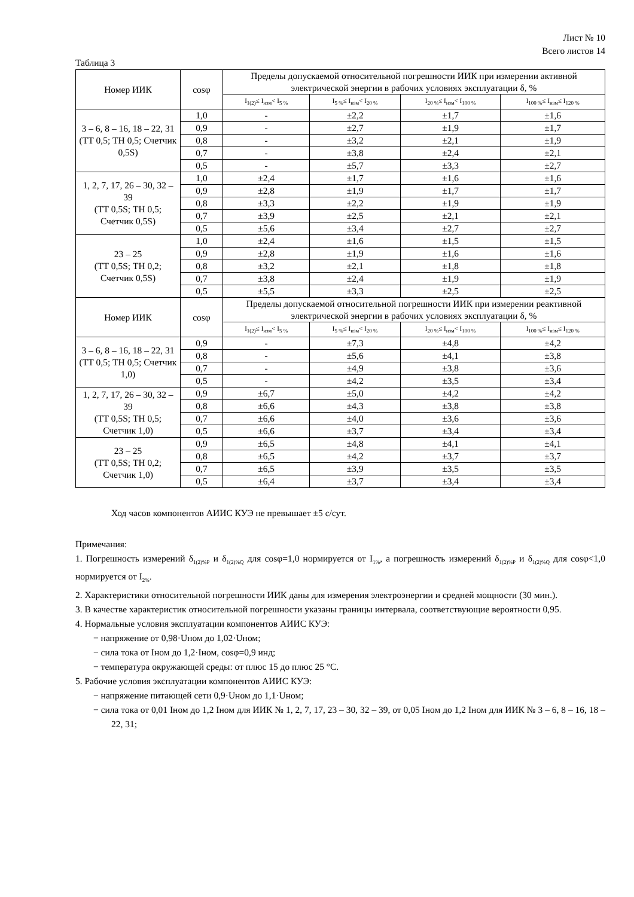Лист № 10
Всего листов 14
Таблица 3
| Номер ИИК | cosφ | Пределы допускаемой относительной погрешности ИИК при измерении активной электрической энергии в рабочих условиях эксплуатации δ, % | | | |
| --- | --- | --- | --- | --- | --- |
| | | I<sub>1(2)</sub>≤ I<sub>изм</sub>< I<sub>5 %</sub> | I<sub>5 %</sub>≤ I<sub>изм</sub>< I<sub>20 %</sub> | I<sub>20 %</sub>≤ I<sub>изм</sub>< I<sub>100 %</sub> | I<sub>100 %</sub>≤ I<sub>изм</sub>≤ I<sub>120 %</sub> |
| 3 – 6, 8 – 16, 18 – 22, 31 (ТТ 0,5; ТН 0,5; Счетчик 0,5S) | 1,0 | - | ±2,2 | ±1,7 | ±1,6 |
| | 0,9 | - | ±2,7 | ±1,9 | ±1,7 |
| | 0,8 | - | ±3,2 | ±2,1 | ±1,9 |
| | 0,7 | - | ±3,8 | ±2,4 | ±2,1 |
| | 0,5 | - | ±5,7 | ±3,3 | ±2,7 |
| 1, 2, 7, 17, 26 – 30, 32 – 39 (ТТ 0,5S; ТН 0,5; Счетчик 0,5S) | 1,0 | ±2,4 | ±1,7 | ±1,6 | ±1,6 |
| | 0,9 | ±2,8 | ±1,9 | ±1,7 | ±1,7 |
| | 0,8 | ±3,3 | ±2,2 | ±1,9 | ±1,9 |
| | 0,7 | ±3,9 | ±2,5 | ±2,1 | ±2,1 |
| | 0,5 | ±5,6 | ±3,4 | ±2,7 | ±2,7 |
| 23 – 25 (ТТ 0,5S; ТН 0,2; Счетчик 0,5S) | 1,0 | ±2,4 | ±1,6 | ±1,5 | ±1,5 |
| | 0,9 | ±2,8 | ±1,9 | ±1,6 | ±1,6 |
| | 0,8 | ±3,2 | ±2,1 | ±1,8 | ±1,8 |
| | 0,7 | ±3,8 | ±2,4 | ±1,9 | ±1,9 |
| | 0,5 | ±5,5 | ±3,3 | ±2,5 | ±2,5 |
| Номер ИИК | cosφ | Пределы допускаемой относительной погрешности ИИК при измерении реактивной электрической энергии в рабочих условиях эксплуатации δ, % | | | |
| | | I<sub>1(2)</sub>≤ I<sub>изм</sub>< I<sub>5 %</sub> | I<sub>5 %</sub>≤ I<sub>изм</sub>< I<sub>20 %</sub> | I<sub>20 %</sub>≤ I<sub>изм</sub>< I<sub>100 %</sub> | I<sub>100 %</sub>≤ I<sub>изм</sub>≤ I<sub>120 %</sub> |
| 3 – 6, 8 – 16, 18 – 22, 31 (ТТ 0,5; ТН 0,5; Счетчик 1,0) | 0,9 | - | ±7,3 | ±4,8 | ±4,2 |
| | 0,8 | - | ±5,6 | ±4,1 | ±3,8 |
| | 0,7 | - | ±4,9 | ±3,8 | ±3,6 |
| | 0,5 | - | ±4,2 | ±3,5 | ±3,4 |
| 1, 2, 7, 17, 26 – 30, 32 – 39 (ТТ 0,5S; ТН 0,5; Счетчик 1,0) | 0,9 | ±6,7 | ±5,0 | ±4,2 | ±4,2 |
| | 0,8 | ±6,6 | ±4,3 | ±3,8 | ±3,8 |
| | 0,7 | ±6,6 | ±4,0 | ±3,6 | ±3,6 |
| | 0,5 | ±6,6 | ±3,7 | ±3,4 | ±3,4 |
| 23 – 25 (ТТ 0,5S; ТН 0,2; Счетчик 1,0) | 0,9 | ±6,5 | ±4,8 | ±4,1 | ±4,1 |
| | 0,8 | ±6,5 | ±4,2 | ±3,7 | ±3,7 |
| | 0,7 | ±6,5 | ±3,9 | ±3,5 | ±3,5 |
| | 0,5 | ±6,4 | ±3,7 | ±3,4 | ±3,4 |
Ход часов компонентов АИИС КУЭ не превышает ±5 с/сут.
Примечания:
1. Погрешность измерений δ<sub>1(2)%P</sub> и δ<sub>1(2)%Q</sub> для cosφ=1,0 нормируется от I<sub>1%</sub>, а погрешность измерений δ<sub>1(2)%P</sub> и δ<sub>1(2)%Q</sub> для cosφ<1,0 нормируется от I<sub>2%</sub>.
2. Характеристики относительной погрешности ИИК даны для измерения электроэнергии и средней мощности (30 мин.).
3. В качестве характеристик относительной погрешности указаны границы интервала, соответствующие вероятности 0,95.
4. Нормальные условия эксплуатации компонентов АИИС КУЭ:
− напряжение от 0,98·Uном до 1,02·Uном;
− сила тока от Iном до 1,2·Iном, cosφ=0,9 инд;
− температура окружающей среды: от плюс 15 до плюс 25 °С.
5. Рабочие условия эксплуатации компонентов АИИС КУЭ:
− напряжение питающей сети 0,9·Uном до 1,1·Uном;
− сила тока от 0,01 Iном до 1,2 Iном для ИИК № 1, 2, 7, 17, 23 – 30, 32 – 39, от 0,05 Iном до 1,2 Iном для ИИК № 3 – 6, 8 – 16, 18 – 22, 31;